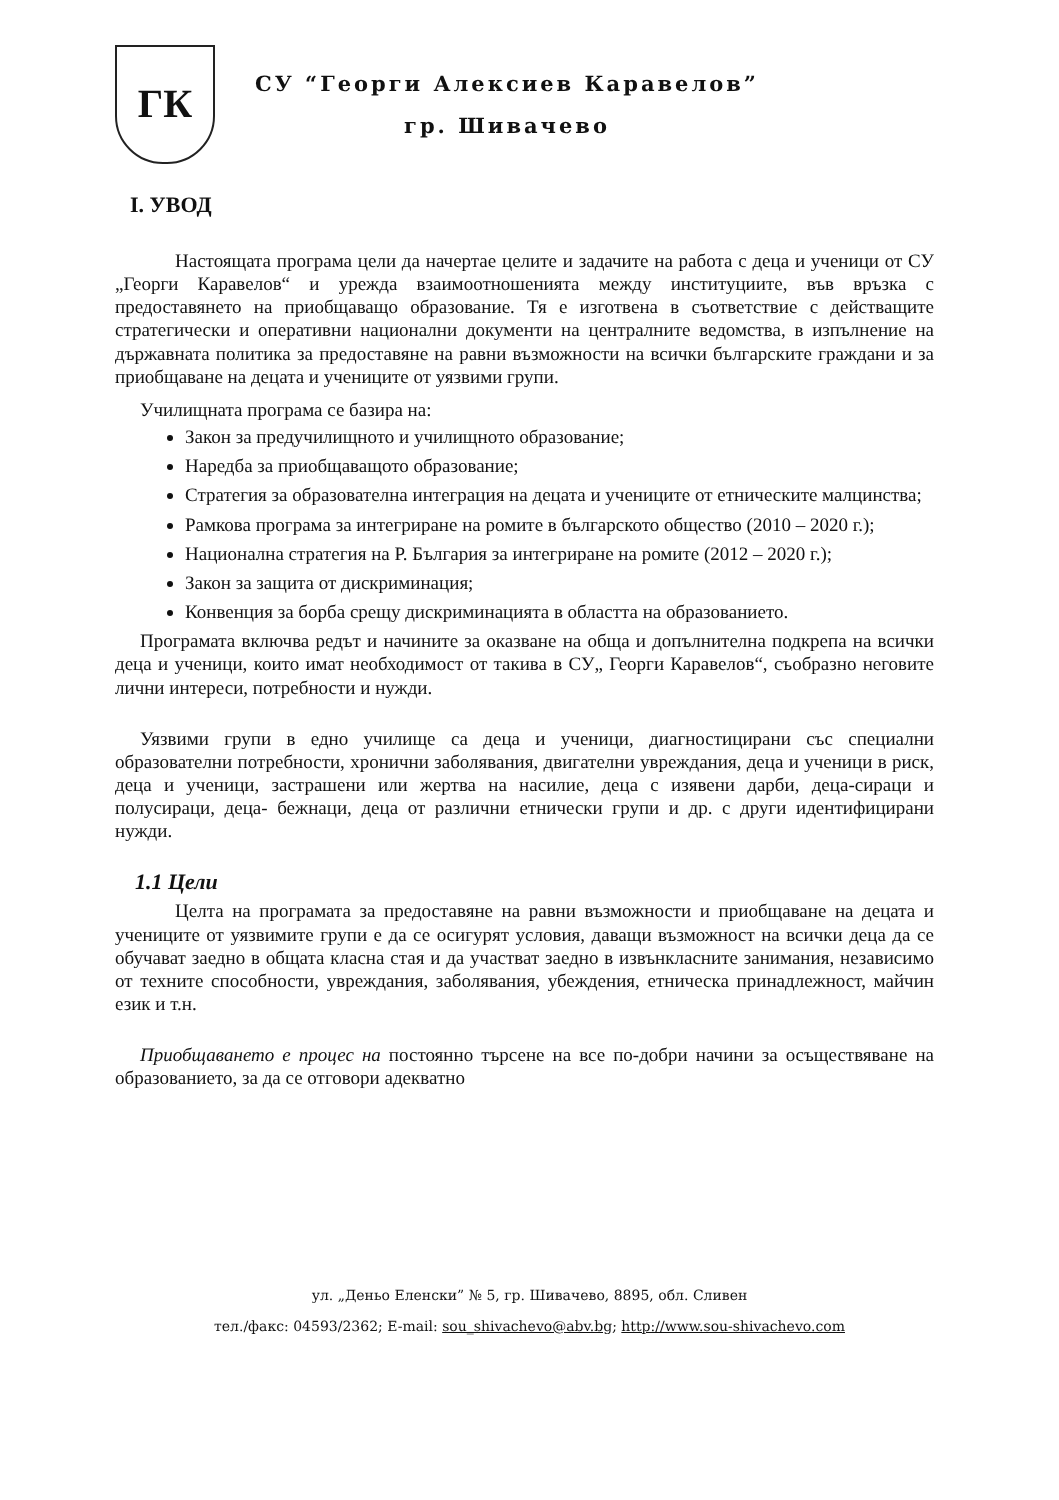ГК
СУ “Георги Алексиев Каравелов”
гр. Шивачево
I. УВОД
Настоящата програма цели да начертае целите и задачите на работа с деца и ученици от СУ „Георги Каравелов“ и урежда взаимоотношенията между институциите, във връзка с предоставянето на приобщаващо образование. Тя е изготвена в съответствие с действащите стратегически и оперативни национални документи на централните ведомства, в изпълнение на държавната политика за предоставяне на равни възможности на всички българските граждани и за приобщаване на децата и учениците от уязвими групи.
Училищната програма се базира на:
Закон за предучилищното и училищното образование;
Наредба за приобщаващото образование;
Стратегия за образователна интеграция на децата и учениците от етническите малцинства;
Рамкова програма за интегриране на ромите в българското общество (2010 – 2020 г.);
Национална стратегия на Р. България за интегриране на ромите (2012 – 2020 г.);
Закон за защита от дискриминация;
Конвенция за борба срещу дискриминацията в областта на образованието.
Програмата включва редът и начините за оказване на обща и допълнителна подкрепа на всички деца и ученици, които имат необходимост от такива в СУ„ Георги Каравелов“, съобразно неговите лични интереси, потребности и нужди.
Уязвими групи в едно училище са деца и ученици, диагностицирани със специални образователни потребности, хронични заболявания, двигателни увреждания, деца и ученици в риск, деца и ученици, застрашени или жертва на насилие, деца с изявени дарби, деца-сираци и полусираци, деца- бежнаци, деца от различни етнически групи и др. с други идентифицирани нужди.
1.1 Цели
Целта на програмата за предоставяне на равни възможности и приобщаване на децата и учениците от уязвимите групи е да се осигурят условия, даващи възможност на всички деца да се обучават заедно в общата класна стая и да участват заедно в извънкласните занимания, независимо от техните способности, увреждания, заболявания, убеждения, етническа принадлежност, майчин език и т.н.
Приобщаването е процес на постоянно търсене на все по-добри начини за осъществяване на образованието, за да се отговори адекватно
ул. „Деньо Еленски” № 5, гр. Шивачево, 8895, обл. Сливен
тел./факс: 04593/2362; E-mail: sou_shivachevo@abv.bg; http://www.sou-shivachevo.com